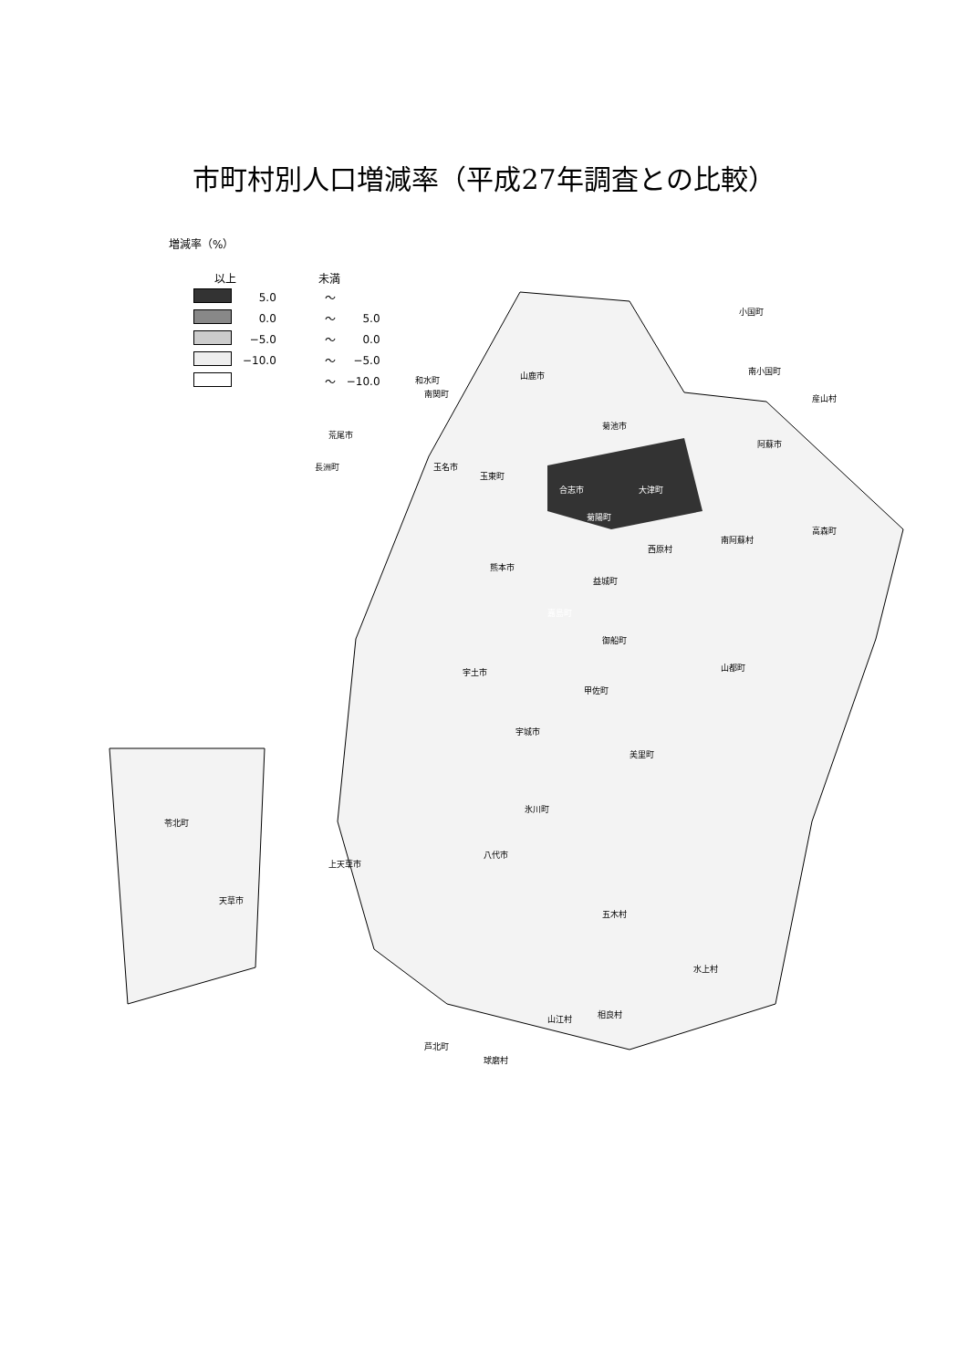市町村別人口増減率（平成27年調査との比較）
増減率（%）
| 以上 | | 未満 | |
| --- | --- | --- | --- |
| | 5.0 | ～ | |
| | 0.0 | ～ | 5.0 |
| | −5.0 | ～ | 0.0 |
| | −10.0 | ～ | −5.0 |
| | | ～ | −10.0 |
小国町
南小国町
産山村
山鹿市 和水町
南関町
菊池市
荒尾市
阿蘇市
玉名市 長洲町
玉東町
合志市 大津町
菊陽町
高森町
南阿蘇村
西原村
熊本市
益城町
嘉島町
御船町
山都町 宇土市
甲佐町
宇城市
美里町
氷川町
八代市
苓北町
上天草市
天草市
五木村
水上村
山江村 相良村
芦北町
球磨村